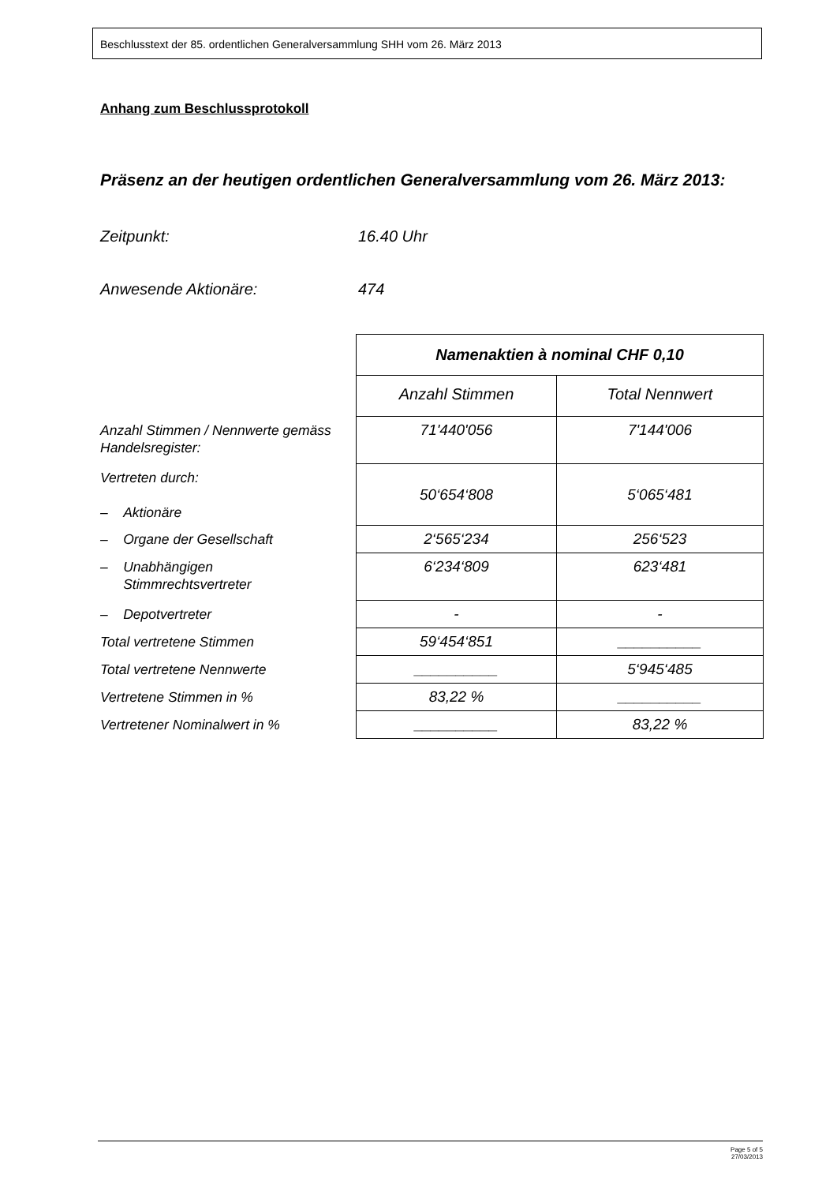Beschlusstext der 85. ordentlichen Generalversammlung SHH vom 26. März 2013
Anhang zum Beschlussprotokoll
Präsenz an der heutigen ordentlichen Generalversammlung vom 26. März 2013:
Zeitpunkt: 16.40 Uhr
Anwesende Aktionäre: 474
| | Namenaktien à nominal CHF 0,10 | |
| | Anzahl Stimmen | Total Nennwert |
| Anzahl Stimmen / Nennwerte gemäss Handelsregister: | 71'440'056 | 7'144'006 |
| Vertreten durch: – Aktionäre | 50‘654‘808 | 5‘065‘481 |
| – Organe der Gesellschaft | 2‘565‘234 | 256‘523 |
| – Unabhängigen Stimmrechtsvertreter | 6‘234‘809 | 623‘481 |
| – Depotvertreter | - | - |
| Total vertretene Stimmen | 59‘454‘851 | __________ |
| Total vertretene Nennwerte | __________ | 5‘945‘485 |
| Vertretene Stimmen in % | 83,22 % | __________ |
| Vertretener Nominalwert in % | __________ | 83,22 % |
Page 5 of 5
27/03/2013